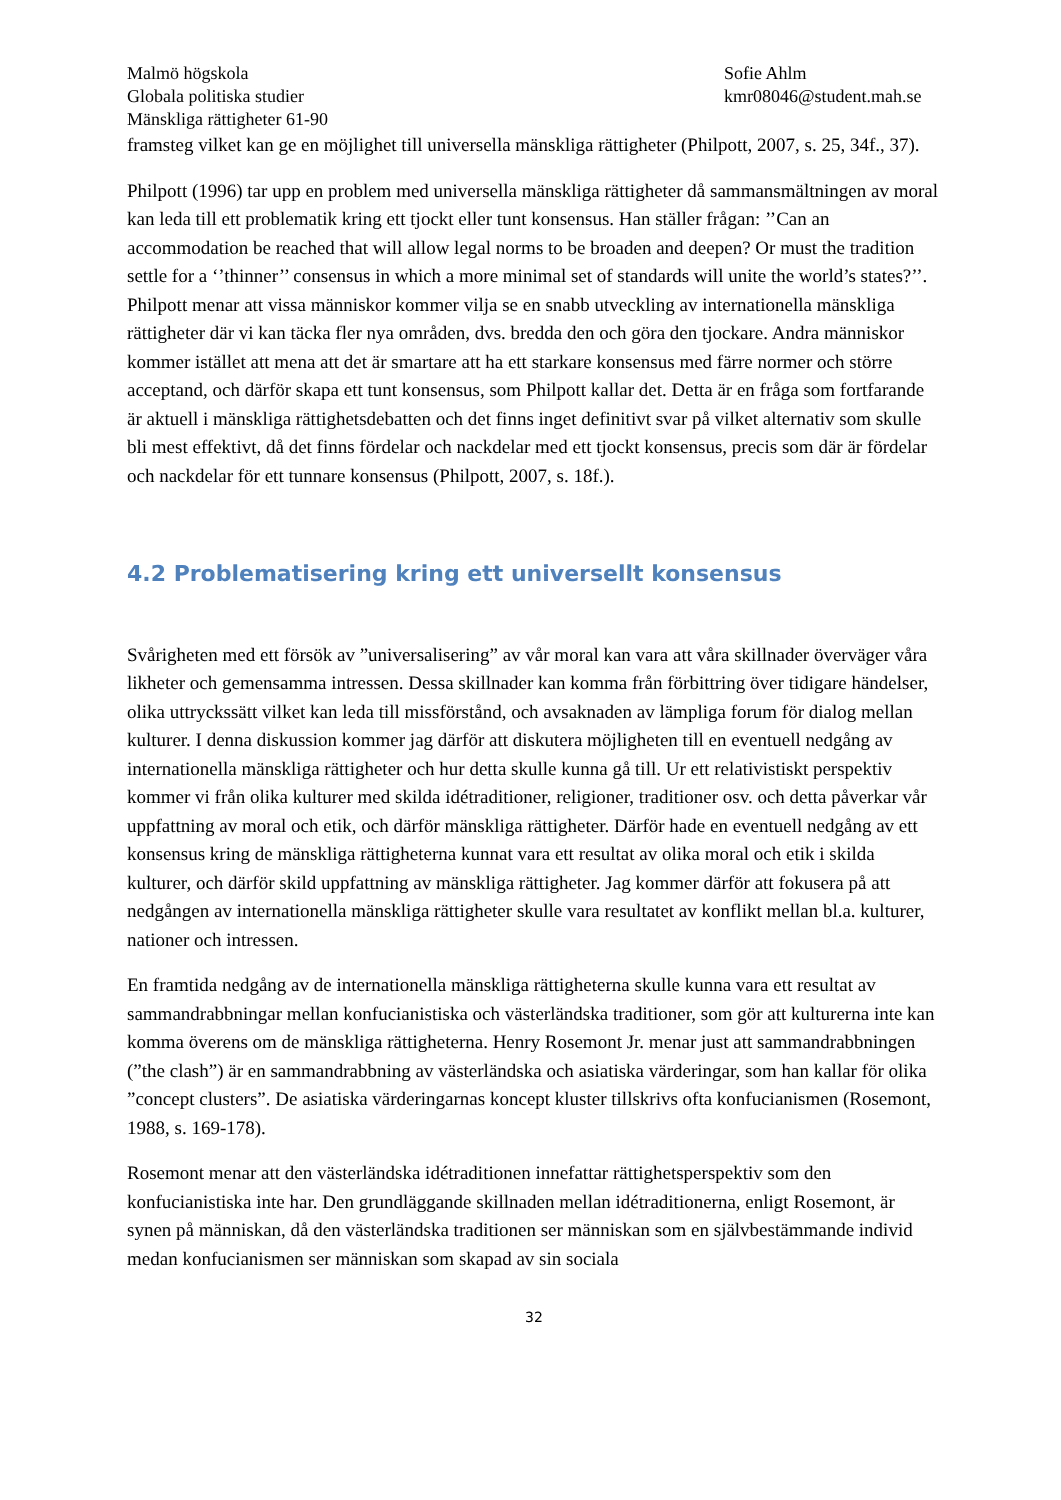Malmö högskola
Globala politiska studier
Mänskliga rättigheter 61-90
Sofie Ahlm
kmr08046@student.mah.se
framsteg vilket kan ge en möjlighet till universella mänskliga rättigheter (Philpott, 2007, s. 25, 34f., 37).
Philpott (1996) tar upp en problem med universella mänskliga rättigheter då sammansmältningen av moral kan leda till ett problematik kring ett tjockt eller tunt konsensus. Han ställer frågan: ’’Can an accommodation be reached that will allow legal norms to be broaden and deepen? Or must the tradition settle for a ‘’thinner’’ consensus in which a more minimal set of standards will unite the world’s states?’’. Philpott menar att vissa människor kommer vilja se en snabb utveckling av internationella mänskliga rättigheter där vi kan täcka fler nya områden, dvs. bredda den och göra den tjockare. Andra människor kommer istället att mena att det är smartare att ha ett starkare konsensus med färre normer och större acceptand, och därför skapa ett tunt konsensus, som Philpott kallar det. Detta är en fråga som fortfarande är aktuell i mänskliga rättighetsdebatten och det finns inget definitivt svar på vilket alternativ som skulle bli mest effektivt, då det finns fördelar och nackdelar med ett tjockt konsensus, precis som där är fördelar och nackdelar för ett tunnare konsensus (Philpott, 2007, s. 18f.).
4.2 Problematisering kring ett universellt konsensus
Svårigheten med ett försök av ”universalisering” av vår moral kan vara att våra skillnader överväger våra likheter och gemensamma intressen. Dessa skillnader kan komma från förbittring över tidigare händelser, olika uttryckssätt vilket kan leda till missförstånd, och avsaknaden av lämpliga forum för dialog mellan kulturer. I denna diskussion kommer jag därför att diskutera möjligheten till en eventuell nedgång av internationella mänskliga rättigheter och hur detta skulle kunna gå till. Ur ett relativistiskt perspektiv kommer vi från olika kulturer med skilda idétraditioner, religioner, traditioner osv. och detta påverkar vår uppfattning av moral och etik, och därför mänskliga rättigheter. Därför hade en eventuell nedgång av ett konsensus kring de mänskliga rättigheterna kunnat vara ett resultat av olika moral och etik i skilda kulturer, och därför skild uppfattning av mänskliga rättigheter. Jag kommer därför att fokusera på att nedgången av internationella mänskliga rättigheter skulle vara resultatet av konflikt mellan bl.a. kulturer, nationer och intressen.
En framtida nedgång av de internationella mänskliga rättigheterna skulle kunna vara ett resultat av sammandrabbningar mellan konfucianistiska och västerländska traditioner, som gör att kulturerna inte kan komma överens om de mänskliga rättigheterna. Henry Rosemont Jr. menar just att sammandrabbningen (”the clash”) är en sammandrabbning av västerländska och asiatiska värderingar, som han kallar för olika ”concept clusters”. De asiatiska värderingarnas koncept kluster tillskrivs ofta konfucianismen (Rosemont, 1988, s. 169-178).
Rosemont menar att den västerländska idétraditionen innefattar rättighetsperspektiv som den konfucianistiska inte har. Den grundläggande skillnaden mellan idétraditionerna, enligt Rosemont, är synen på människan, då den västerländska traditionen ser människan som en självbestämmande individ medan konfucianismen ser människan som skapad av sin sociala
32